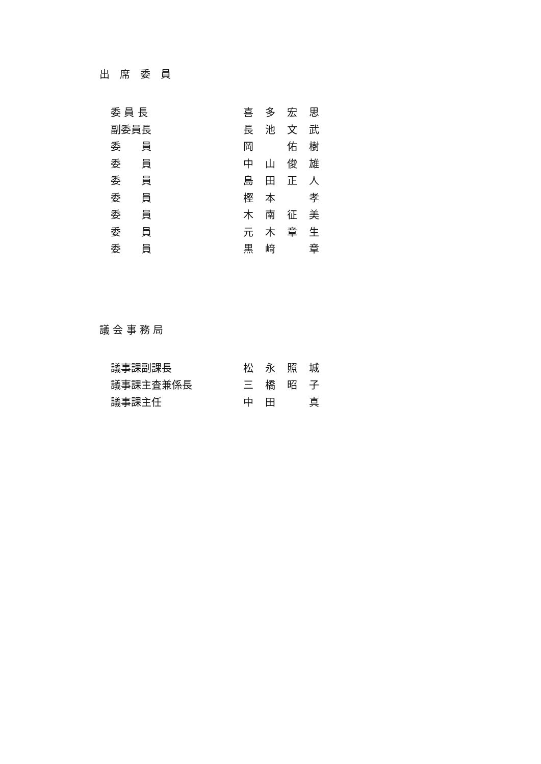出　席　委　員
| 委 員 長 | 喜 | 多 | 宏 | 思 |
| 副委員長 | 長 | 池 | 文 | 武 |
| 委 員 | 岡 | | 佑 | 樹 |
| 委 員 | 中 | 山 | 俊 | 雄 |
| 委 員 | 島 | 田 | 正 | 人 |
| 委 員 | 樫 | 本 | | 孝 |
| 委 員 | 木 | 南 | 征 | 美 |
| 委 員 | 元 | 木 | 章 | 生 |
| 委 員 | 黒 | 﨑 | | 章 |
議 会 事 務 局
| 議事課副課長 | 松 | 永 | 照 | 城 |
| 議事課主査兼係長 | 三 | 橋 | 昭 | 子 |
| 議事課主任 | 中 | 田 | | 真 |